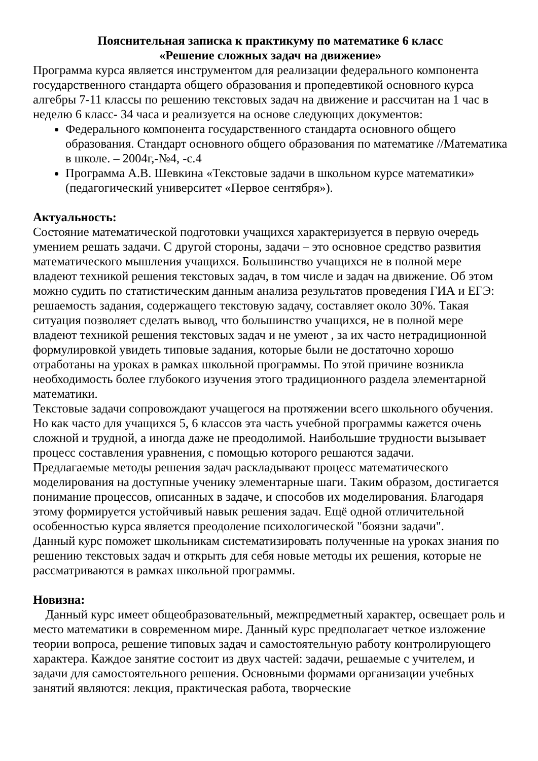Пояснительная записка к практикуму по математике 6 класс
«Решение сложных задач на движение»
Программа курса является инструментом для реализации федерального компонента государственного стандарта общего образования и пропедевтикой основного курса алгебры 7-11 классы по решению текстовых задач на движение и рассчитан на 1 час в неделю 6 класс- 34 часа и реализуется на основе следующих документов:
Федерального компонента государственного стандарта основного общего образования. Стандарт основного общего образования по математике //Математика в школе. – 2004г,-№4, -с.4
Программа А.В. Шевкина «Текстовые задачи в школьном курсе математики» (педагогический университет «Первое сентября»).
Актуальность:
Состояние математической подготовки учащихся характеризуется в первую очередь умением решать задачи. С другой стороны, задачи – это основное средство развития математического мышления учащихся. Большинство учащихся не в полной мере владеют техникой решения текстовых задач, в том числе и задач на движение. Об этом можно судить по статистическим данным анализа результатов проведения ГИА и ЕГЭ: решаемость задания, содержащего текстовую задачу, составляет около 30%. Такая ситуация позволяет сделать вывод, что большинство учащихся, не в полной мере владеют техникой решения текстовых задач и не умеют , за их часто нетрадиционной формулировкой увидеть типовые задания, которые были не достаточно хорошо отработаны на уроках в рамках школьной программы. По этой причине возникла необходимость более глубокого изучения этого традиционного раздела элементарной математики.
Текстовые задачи сопровождают учащегося на протяжении всего школьного обучения. Но как часто для учащихся 5, 6 классов эта часть учебной программы кажется очень сложной и трудной, а иногда даже не преодолимой. Наибольшие трудности вызывает процесс составления уравнения, с помощью которого решаются задачи.
Предлагаемые методы решения задач раскладывают процесс математического моделирования на доступные ученику элементарные шаги. Таким образом, достигается понимание процессов, описанных в задаче, и способов их моделирования. Благодаря этому формируется устойчивый навык решения задач. Ещё одной отличительной особенностью курса является преодоление психологической "боязни задачи".
Данный курс поможет школьникам систематизировать полученные на уроках знания по решению текстовых задач и открыть для себя новые методы их решения, которые не рассматриваются в рамках школьной программы.
Новизна:
Данный курс имеет общеобразовательный, межпредметный характер, освещает роль и место математики в современном мире. Данный курс предполагает четкое изложение теории вопроса, решение типовых задач и самостоятельную работу контролирующего характера. Каждое занятие состоит из двух частей: задачи, решаемые с учителем, и задачи для самостоятельного решения. Основными формами организации учебных занятий являются: лекция, практическая работа, творческие